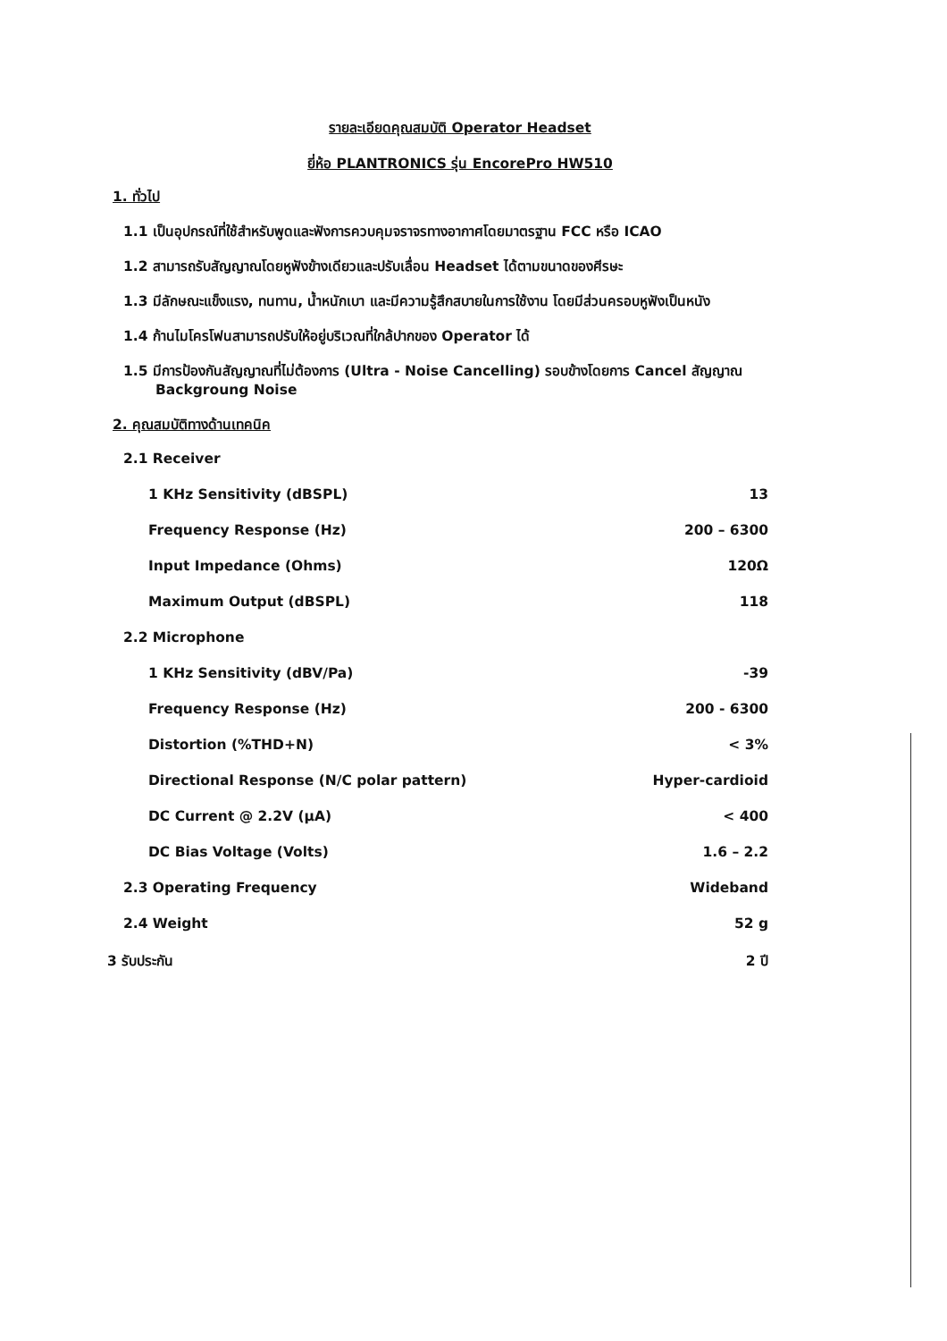รายละเอียดคุณสมบัติ Operator Headset
ยี่ห้อ PLANTRONICS รุ่น EncorePro HW510
1. ทั่วไป
1.1 เป็นอุปกรณ์ที่ใช้สำหรับพูดและฟังการควบคุมจราจรทางอากาศโดยมาตรฐาน FCC หรือ ICAO
1.2 สามารถรับสัญญาณโดยหูฟังข้างเดียวและปรับเลื่อน Headset ได้ตามขนาดของศีรษะ
1.3 มีลักษณะแข็งแรง, ทนทาน, น้ำหนักเบา และมีความรู้สึกสบายในการใช้งาน โดยมีส่วนครอบหูฟังเป็นหนัง
1.4 ก้านไมโครโฟนสามารถปรับให้อยู่บริเวณที่ใกล้ปากของ Operator ได้
1.5 มีการป้องกันสัญญาณที่ไม่ต้องการ (Ultra - Noise Cancelling) รอบข้างโดยการ Cancel สัญญาณ Backgroung Noise
2. คุณสมบัติทางด้านเทคนิค
| 2.1 Receiver | |
| 1 KHz Sensitivity (dBSPL) | 13 |
| Frequency Response (Hz) | 200 – 6300 |
| Input Impedance (Ohms) | 120Ω |
| Maximum Output (dBSPL) | 118 |
| 2.2 Microphone | |
| 1 KHz Sensitivity (dBV/Pa) | -39 |
| Frequency Response (Hz) | 200 - 6300 |
| Distortion (%THD+N) | < 3% |
| Directional Response (N/C polar pattern) | Hyper-cardioid |
| DC Current @ 2.2V (µA) | < 400 |
| DC Bias Voltage (Volts) | 1.6 – 2.2 |
| 2.3 Operating Frequency | Wideband |
| 2.4 Weight | 52 g |
| 3 รับประกัน | 2 ปี |